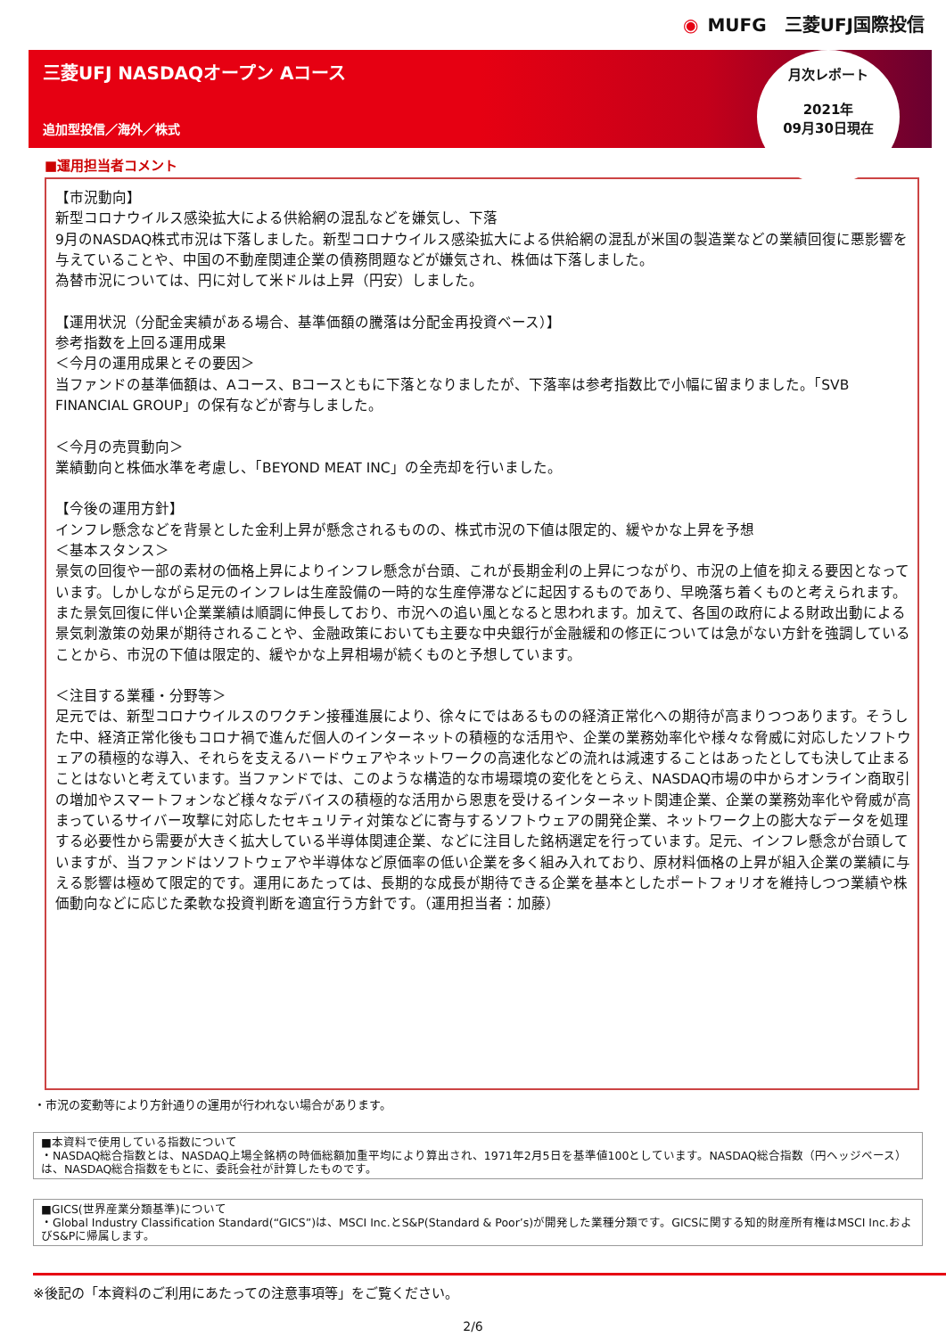◉ MUFG　三菱UFJ国際投信
三菱UFJ NASDAQオープン Aコース
追加型投信／海外／株式
月次レポート
2021年
09月30日現在
■運用担当者コメント
【市況動向】
新型コロナウイルス感染拡大による供給網の混乱などを嫌気し、下落
9月のNASDAQ株式市況は下落しました。新型コロナウイルス感染拡大による供給網の混乱が米国の製造業などの業績回復に悪影響を与えていることや、中国の不動産関連企業の債務問題などが嫌気され、株価は下落しました。
為替市況については、円に対して米ドルは上昇（円安）しました。
【運用状況（分配金実績がある場合、基準価額の騰落は分配金再投資ベース）】
参考指数を上回る運用成果
＜今月の運用成果とその要因＞
当ファンドの基準価額は、Aコース、Bコースともに下落となりましたが、下落率は参考指数比で小幅に留まりました。「SVB FINANCIAL GROUP」の保有などが寄与しました。
＜今月の売買動向＞
業績動向と株価水準を考慮し、「BEYOND MEAT INC」の全売却を行いました。
【今後の運用方針】
インフレ懸念などを背景とした金利上昇が懸念されるものの、株式市況の下値は限定的、緩やかな上昇を予想
＜基本スタンス＞
景気の回復や一部の素材の価格上昇によりインフレ懸念が台頭、これが長期金利の上昇につながり、市況の上値を抑える要因となっています。しかしながら足元のインフレは生産設備の一時的な生産停滞などに起因するものであり、早晩落ち着くものと考えられます。また景気回復に伴い企業業績は順調に伸長しており、市況への追い風となると思われます。加えて、各国の政府による財政出動による景気刺激策の効果が期待されることや、金融政策においても主要な中央銀行が金融緩和の修正については急がない方針を強調していることから、市況の下値は限定的、緩やかな上昇相場が続くものと予想しています。
＜注目する業種・分野等＞
足元では、新型コロナウイルスのワクチン接種進展により、徐々にではあるものの経済正常化への期待が高まりつつあります。そうした中、経済正常化後もコロナ禍で進んだ個人のインターネットの積極的な活用や、企業の業務効率化や様々な脅威に対応したソフトウェアの積極的な導入、それらを支えるハードウェアやネットワークの高速化などの流れは減速することはあったとしても決して止まることはないと考えています。当ファンドでは、このような構造的な市場環境の変化をとらえ、NASDAQ市場の中からオンライン商取引の増加やスマートフォンなど様々なデバイスの積極的な活用から恩恵を受けるインターネット関連企業、企業の業務効率化や脅威が高まっているサイバー攻撃に対応したセキュリティ対策などに寄与するソフトウェアの開発企業、ネットワーク上の膨大なデータを処理する必要性から需要が大きく拡大している半導体関連企業、などに注目した銘柄選定を行っています。足元、インフレ懸念が台頭していますが、当ファンドはソフトウェアや半導体など原価率の低い企業を多く組み入れており、原材料価格の上昇が組入企業の業績に与える影響は極めて限定的です。運用にあたっては、長期的な成長が期待できる企業を基本としたポートフォリオを維持しつつ業績や株価動向などに応じた柔軟な投資判断を適宜行う方針です。（運用担当者：加藤）
・市況の変動等により方針通りの運用が行われない場合があります。
■本資料で使用している指数について
・NASDAQ総合指数とは、NASDAQ上場全銘柄の時価総額加重平均により算出され、1971年2月5日を基準値100としています。NASDAQ総合指数（円ヘッジベース）は、NASDAQ総合指数をもとに、委託会社が計算したものです。
■GICS(世界産業分類基準)について
・Global Industry Classification Standard(“GICS”)は、MSCI Inc.とS&P(Standard & Poor’s)が開発した業種分類です。GICSに関する知的財産所有権はMSCI Inc.およびS&Pに帰属します。
※後記の「本資料のご利用にあたっての注意事項等」をご覧ください。
2/6